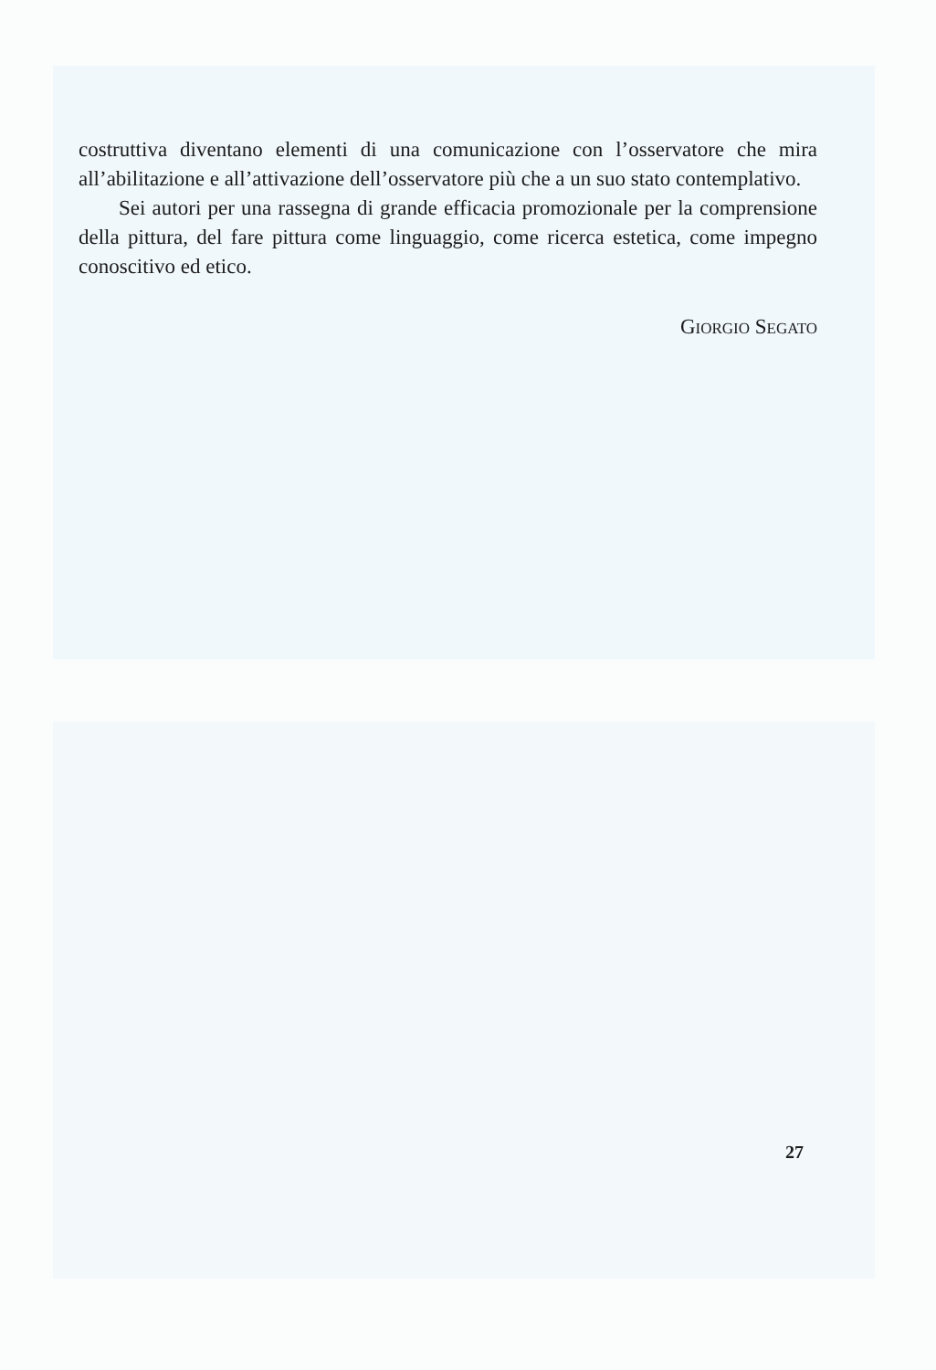costruttiva diventano elementi di una comunicazione con l’osservatore che mira all’abilitazione e all’attivazione dell’osservatore più che a un suo stato contemplativo.
Sei autori per una rassegna di grande efficacia promozionale per la comprensione della pittura, del fare pittura come linguaggio, come ricerca estetica, come impegno conoscitivo ed etico.
GIORGIO SEGATO
27